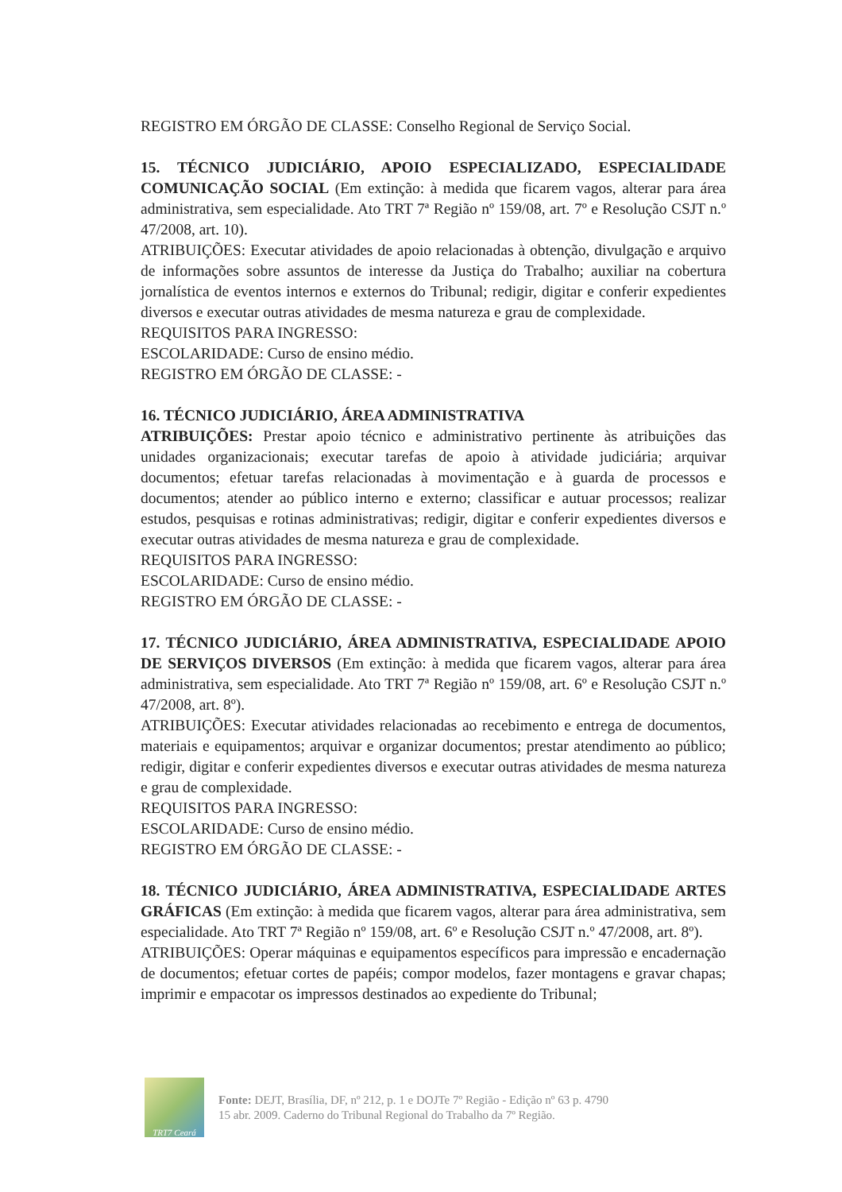REGISTRO EM ÓRGÃO DE CLASSE: Conselho Regional de Serviço Social.
15. TÉCNICO JUDICIÁRIO, APOIO ESPECIALIZADO, ESPECIALIDADE COMUNICAÇÃO SOCIAL (Em extinção: à medida que ficarem vagos, alterar para área administrativa, sem especialidade. Ato TRT 7ª Região nº 159/08, art. 7º e Resolução CSJT n.º 47/2008, art. 10).
ATRIBUIÇÕES: Executar atividades de apoio relacionadas à obtenção, divulgação e arquivo de informações sobre assuntos de interesse da Justiça do Trabalho; auxiliar na cobertura jornalística de eventos internos e externos do Tribunal; redigir, digitar e conferir expedientes diversos e executar outras atividades de mesma natureza e grau de complexidade.
REQUISITOS PARA INGRESSO:
ESCOLARIDADE: Curso de ensino médio.
REGISTRO EM ÓRGÃO DE CLASSE: -
16. TÉCNICO JUDICIÁRIO, ÁREA ADMINISTRATIVA
ATRIBUIÇÕES: Prestar apoio técnico e administrativo pertinente às atribuições das unidades organizacionais; executar tarefas de apoio à atividade judiciária; arquivar documentos; efetuar tarefas relacionadas à movimentação e à guarda de processos e documentos; atender ao público interno e externo; classificar e autuar processos; realizar estudos, pesquisas e rotinas administrativas; redigir, digitar e conferir expedientes diversos e executar outras atividades de mesma natureza e grau de complexidade.
REQUISITOS PARA INGRESSO:
ESCOLARIDADE: Curso de ensino médio.
REGISTRO EM ÓRGÃO DE CLASSE: -
17. TÉCNICO JUDICIÁRIO, ÁREA ADMINISTRATIVA, ESPECIALIDADE APOIO DE SERVIÇOS DIVERSOS (Em extinção: à medida que ficarem vagos, alterar para área administrativa, sem especialidade. Ato TRT 7ª Região nº 159/08, art. 6º e Resolução CSJT n.º 47/2008, art. 8º).
ATRIBUIÇÕES: Executar atividades relacionadas ao recebimento e entrega de documentos, materiais e equipamentos; arquivar e organizar documentos; prestar atendimento ao público; redigir, digitar e conferir expedientes diversos e executar outras atividades de mesma natureza e grau de complexidade.
REQUISITOS PARA INGRESSO:
ESCOLARIDADE: Curso de ensino médio.
REGISTRO EM ÓRGÃO DE CLASSE: -
18. TÉCNICO JUDICIÁRIO, ÁREA ADMINISTRATIVA, ESPECIALIDADE ARTES GRÁFICAS (Em extinção: à medida que ficarem vagos, alterar para área administrativa, sem especialidade. Ato TRT 7ª Região nº 159/08, art. 6º e Resolução CSJT n.º 47/2008, art. 8º).
ATRIBUIÇÕES: Operar máquinas e equipamentos específicos para impressão e encadernação de documentos; efetuar cortes de papéis; compor modelos, fazer montagens e gravar chapas; imprimir e empacotar os impressos destinados ao expediente do Tribunal;
TRT7 Ceará
Fonte: DEJT, Brasília, DF, nº 212, p. 1 e DOJTe 7º Região - Edição nº 63 p. 4790
15 abr. 2009. Caderno do Tribunal Regional do Trabalho da 7º Região.